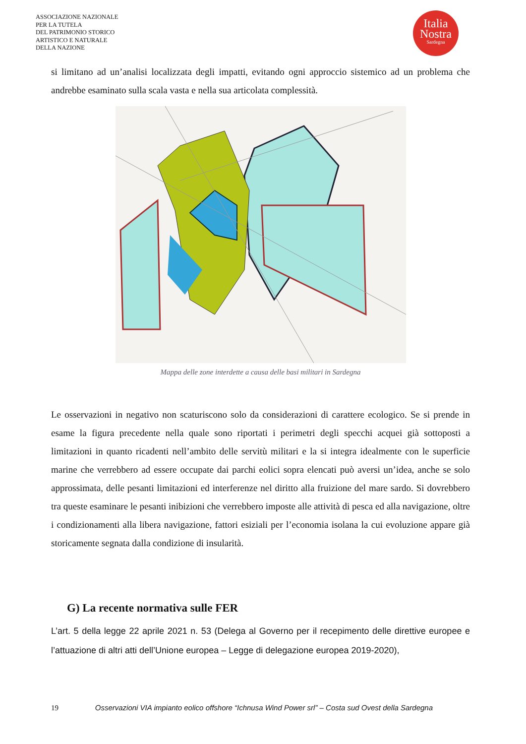ASSOCIAZIONE NAZIONALE
PER LA TUTELA
DEL PATRIMONIO STORICO
ARTISTICO E NATURALE
DELLA NAZIONE
Italia
Nostra
Sardegna
si limitano ad un’analisi localizzata degli impatti, evitando ogni approccio sistemico ad un problema che andrebbe esaminato sulla scala vasta e nella sua articolata complessità.
Mappa delle zone interdette a causa delle basi militari in Sardegna
Le osservazioni in negativo non scaturiscono solo da considerazioni di carattere ecologico. Se si prende in esame la figura precedente nella quale sono riportati i perimetri degli specchi acquei già sottoposti a limitazioni in quanto ricadenti nell’ambito delle servitù militari e la si integra idealmente con le superficie marine che verrebbero ad essere occupate dai parchi eolici sopra elencati può aversi un’idea, anche se solo approssimata, delle pesanti limitazioni ed interferenze nel diritto alla fruizione del mare sardo. Si dovrebbero tra queste esaminare le pesanti inibizioni che verrebbero imposte alle attività di pesca ed alla navigazione, oltre i condizionamenti alla libera navigazione, fattori esiziali per l’economia isolana la cui evoluzione appare già storicamente segnata dalla condizione di insularità.
G) La recente normativa sulle FER
L’art. 5 della legge 22 aprile 2021 n. 53 (Delega al Governo per il recepimento delle direttive europee e l’attuazione di altri atti dell’Unione europea – Legge di delegazione europea 2019-2020),
19 Osservazioni VIA impianto eolico offshore “Ichnusa Wind Power srl” – Costa sud Ovest della Sardegna